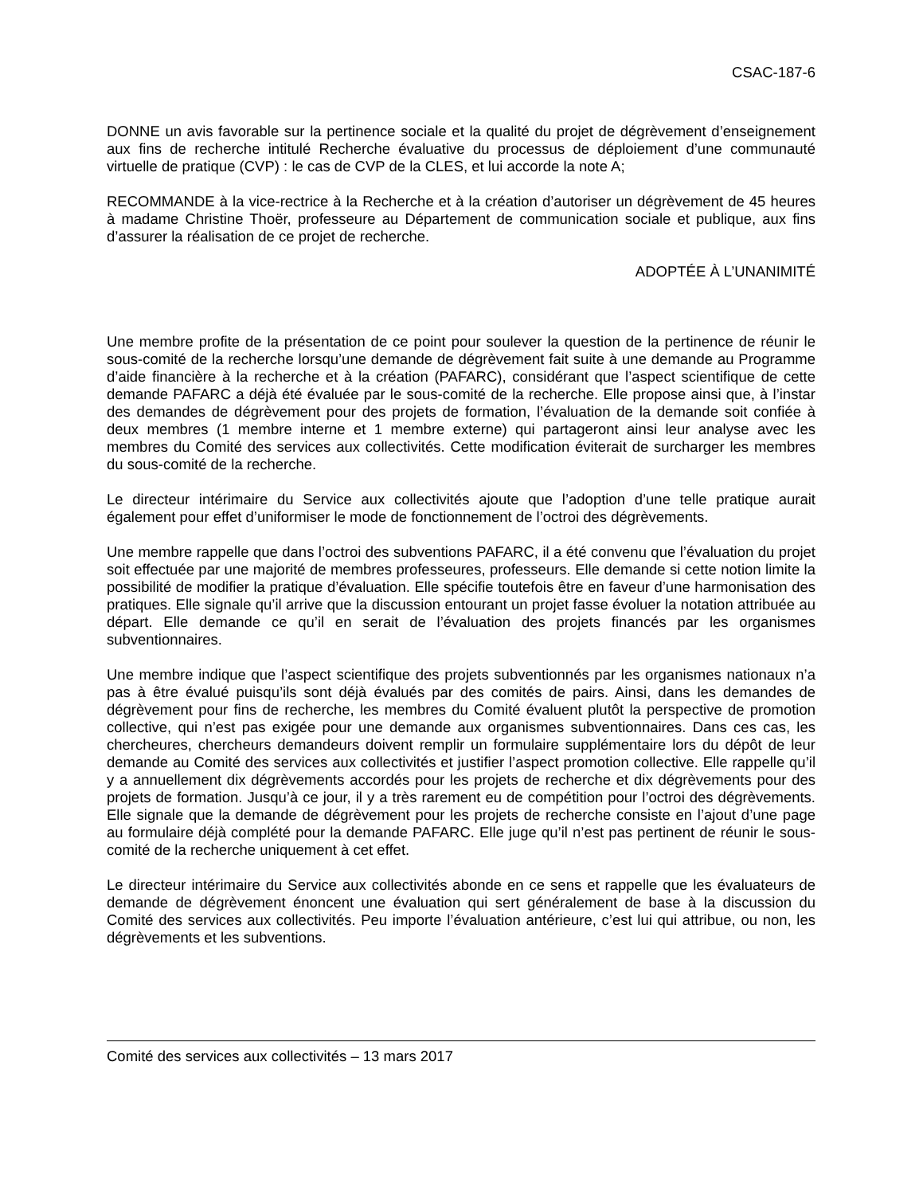CSAC-187-6
DONNE un avis favorable sur la pertinence sociale et la qualité du projet de dégrèvement d’enseignement aux fins de recherche intitulé Recherche évaluative du processus de déploiement d’une communauté virtuelle de pratique (CVP) : le cas de CVP de la CLES, et lui accorde la note A;
RECOMMANDE à la vice-rectrice à la Recherche et à la création d’autoriser un dégrèvement de 45 heures à madame Christine Thoër, professeure au Département de communication sociale et publique, aux fins d’assurer la réalisation de ce projet de recherche.
ADOPTÉE À L’UNANIMITÉ
Une membre profite de la présentation de ce point pour soulever la question de la pertinence de réunir le sous-comité de la recherche lorsqu’une demande de dégrèvement fait suite à une demande au Programme d’aide financière à la recherche et à la création (PAFARC), considérant que l’aspect scientifique de cette demande PAFARC a déjà été évaluée par le sous-comité de la recherche. Elle propose ainsi que, à l’instar des demandes de dégrèvement pour des projets de formation, l’évaluation de la demande soit confiée à deux membres (1 membre interne et 1 membre externe) qui partageront ainsi leur analyse avec les membres du Comité des services aux collectivités. Cette modification éviterait de surcharger les membres du sous-comité de la recherche.
Le directeur intérimaire du Service aux collectivités ajoute que l’adoption d’une telle pratique aurait également pour effet d’uniformiser le mode de fonctionnement de l’octroi des dégrèvements.
Une membre rappelle que dans l’octroi des subventions PAFARC, il a été convenu que l’évaluation du projet soit effectuée par une majorité de membres professeures, professeurs. Elle demande si cette notion limite la possibilité de modifier la pratique d’évaluation. Elle spécifie toutefois être en faveur d’une harmonisation des pratiques. Elle signale qu’il arrive que la discussion entourant un projet fasse évoluer la notation attribuée au départ. Elle demande ce qu’il en serait de l’évaluation des projets financés par les organismes subventionnaires.
Une membre indique que l’aspect scientifique des projets subventionnés par les organismes nationaux n’a pas à être évalué puisqu’ils sont déjà évalués par des comités de pairs. Ainsi, dans les demandes de dégrèvement pour fins de recherche, les membres du Comité évaluent plutôt la perspective de promotion collective, qui n’est pas exigée pour une demande aux organismes subventionnaires. Dans ces cas, les chercheures, chercheurs demandeurs doivent remplir un formulaire supplémentaire lors du dépôt de leur demande au Comité des services aux collectivités et justifier l’aspect promotion collective. Elle rappelle qu’il y a annuellement dix dégrèvements accordés pour les projets de recherche et dix dégrèvements pour des projets de formation. Jusqu’à ce jour, il y a très rarement eu de compétition pour l’octroi des dégrèvements. Elle signale que la demande de dégrèvement pour les projets de recherche consiste en l’ajout d’une page au formulaire déjà complété pour la demande PAFARC. Elle juge qu’il n’est pas pertinent de réunir le sous-comité de la recherche uniquement à cet effet.
Le directeur intérimaire du Service aux collectivités abonde en ce sens et rappelle que les évaluateurs de demande de dégrèvement énoncent une évaluation qui sert généralement de base à la discussion du Comité des services aux collectivités. Peu importe l’évaluation antérieure, c’est lui qui attribue, ou non, les dégrèvements et les subventions.
Comité des services aux collectivités – 13 mars 2017